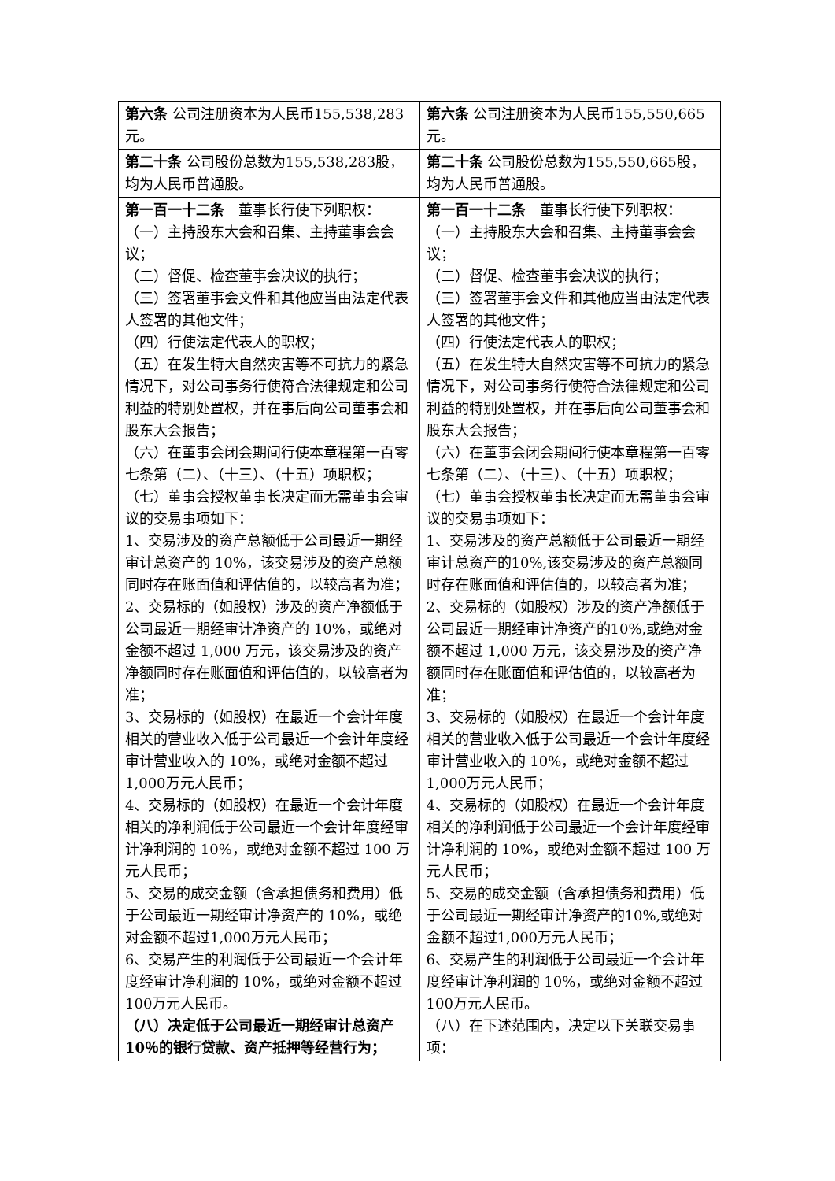| 第六条 公司注册资本为人民币155,538,283元。 | 第六条 公司注册资本为人民币155,550,665元。 |
| 第二十条 公司股份总数为155,538,283股，均为人民币普通股。 | 第二十条 公司股份总数为155,550,665股，均为人民币普通股。 |
| 第一百一十二条 董事长行使下列职权： （一）主持股东大会和召集、主持董事会会议； （二）督促、检查董事会决议的执行； （三）签署董事会文件和其他应当由法定代表人签署的其他文件； （四）行使法定代表人的职权； （五）在发生特大自然灾害等不可抗力的紧急情况下，对公司事务行使符合法律规定和公司利益的特别处置权，并在事后向公司董事会和股东大会报告； （六）在董事会闭会期间行使本章程第一百零七条第（二）、（十三）、（十五）项职权； （七）董事会授权董事长决定而无需董事会审议的交易事项如下： 1、交易涉及的资产总额低于公司最近一期经审计总资产的 10%，该交易涉及的资产总额同时存在账面值和评估值的，以较高者为准； 2、交易标的（如股权）涉及的资产净额低于公司最近一期经审计净资产的 10%，或绝对金额不超过 1,000 万元，该交易涉及的资产净额同时存在账面值和评估值的，以较高者为准； 3、交易标的（如股权）在最近一个会计年度相关的营业收入低于公司最近一个会计年度经审计营业收入的 10%，或绝对金额不超过1,000万元人民币； 4、交易标的（如股权）在最近一个会计年度相关的净利润低于公司最近一个会计年度经审计净利润的 10%，或绝对金额不超过 100 万元人民币； 5、交易的成交金额（含承担债务和费用）低于公司最近一期经审计净资产的 10%，或绝对金额不超过1,000万元人民币； 6、交易产生的利润低于公司最近一个会计年度经审计净利润的 10%，或绝对金额不超过100万元人民币。 （八）决定低于公司最近一期经审计总资产10％的银行贷款、资产抵押等经营行为； | 第一百一十二条 董事长行使下列职权： （一）主持股东大会和召集、主持董事会会议； （二）督促、检查董事会决议的执行； （三）签署董事会文件和其他应当由法定代表人签署的其他文件； （四）行使法定代表人的职权； （五）在发生特大自然灾害等不可抗力的紧急情况下，对公司事务行使符合法律规定和公司利益的特别处置权，并在事后向公司董事会和股东大会报告； （六）在董事会闭会期间行使本章程第一百零七条第（二）、（十三）、（十五）项职权； （七）董事会授权董事长决定而无需董事会审议的交易事项如下： 1、交易涉及的资产总额低于公司最近一期经审计总资产的10%,该交易涉及的资产总额同时存在账面值和评估值的，以较高者为准； 2、交易标的（如股权）涉及的资产净额低于公司最近一期经审计净资产的10%,或绝对金额不超过 1,000 万元，该交易涉及的资产净额同时存在账面值和评估值的，以较高者为准； 3、交易标的（如股权）在最近一个会计年度相关的营业收入低于公司最近一个会计年度经审计营业收入的 10%，或绝对金额不超过1,000万元人民币； 4、交易标的（如股权）在最近一个会计年度相关的净利润低于公司最近一个会计年度经审计净利润的 10%，或绝对金额不超过 100 万元人民币； 5、交易的成交金额（含承担债务和费用）低于公司最近一期经审计净资产的10%,或绝对金额不超过1,000万元人民币； 6、交易产生的利润低于公司最近一个会计年度经审计净利润的 10%，或绝对金额不超过100万元人民币。 （八）在下述范围内，决定以下关联交易事项： |